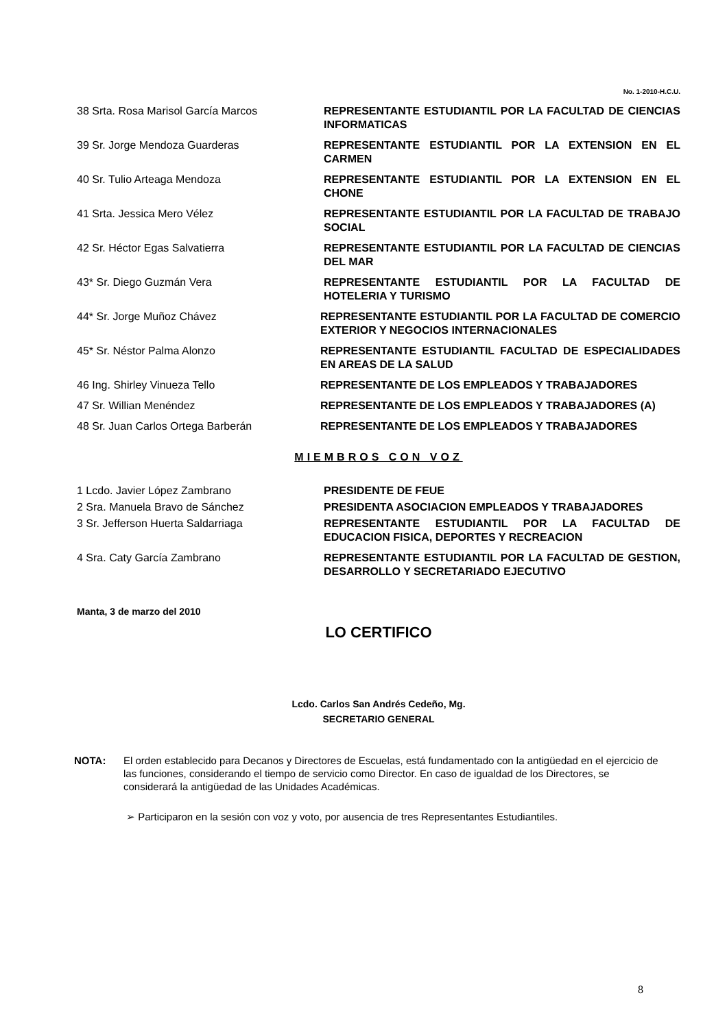No. 1-2010-H.C.U.
38 Srta. Rosa Marisol García Marcos REPRESENTANTE ESTUDIANTIL POR LA FACULTAD DE CIENCIAS INFORMATICAS
39 Sr. Jorge Mendoza Guarderas REPRESENTANTE ESTUDIANTIL POR LA EXTENSION EN EL CARMEN
40 Sr. Tulio Arteaga Mendoza REPRESENTANTE ESTUDIANTIL POR LA EXTENSION EN EL CHONE
41 Srta. Jessica Mero Vélez REPRESENTANTE ESTUDIANTIL POR LA FACULTAD DE TRABAJO SOCIAL
42 Sr. Héctor Egas Salvatierra REPRESENTANTE ESTUDIANTIL POR LA FACULTAD DE CIENCIAS DEL MAR
43* Sr. Diego Guzmán Vera REPRESENTANTE ESTUDIANTIL POR LA FACULTAD DE HOTELERIA Y TURISMO
44* Sr. Jorge Muñoz Chávez REPRESENTANTE ESTUDIANTIL POR LA FACULTAD DE COMERCIO EXTERIOR Y NEGOCIOS INTERNACIONALES
45* Sr. Néstor Palma Alonzo REPRESENTANTE ESTUDIANTIL FACULTAD DE ESPECIALIDADES EN AREAS DE LA SALUD
46 Ing. Shirley Vinueza Tello REPRESENTANTE DE LOS EMPLEADOS Y TRABAJADORES
47 Sr. Willian Menéndez REPRESENTANTE DE LOS EMPLEADOS Y TRABAJADORES (A)
48 Sr. Juan Carlos Ortega Barberán REPRESENTANTE DE LOS EMPLEADOS Y TRABAJADORES
MIEMBROS CON VOZ
1 Lcdo. Javier López Zambrano PRESIDENTE DE FEUE
2 Sra. Manuela Bravo de Sánchez PRESIDENTA ASOCIACION EMPLEADOS Y TRABAJADORES
3 Sr. Jefferson Huerta Saldarriaga REPRESENTANTE ESTUDIANTIL POR LA FACULTAD DE EDUCACION FISICA, DEPORTES Y RECREACION
4 Sra. Caty García Zambrano REPRESENTANTE ESTUDIANTIL POR LA FACULTAD DE GESTION, DESARROLLO Y SECRETARIADO EJECUTIVO
Manta, 3 de marzo del 2010
LO CERTIFICO
Lcdo. Carlos San Andrés Cedeño, Mg.
SECRETARIO GENERAL
NOTA: El orden establecido para Decanos y Directores de Escuelas, está fundamentado con la antigüedad en el ejercicio de las funciones, considerando el tiempo de servicio como Director. En caso de igualdad de los Directores, se considerará la antigüedad de las Unidades Académicas.
➢ Participaron en la sesión con voz y voto, por ausencia de tres Representantes Estudiantiles.
8